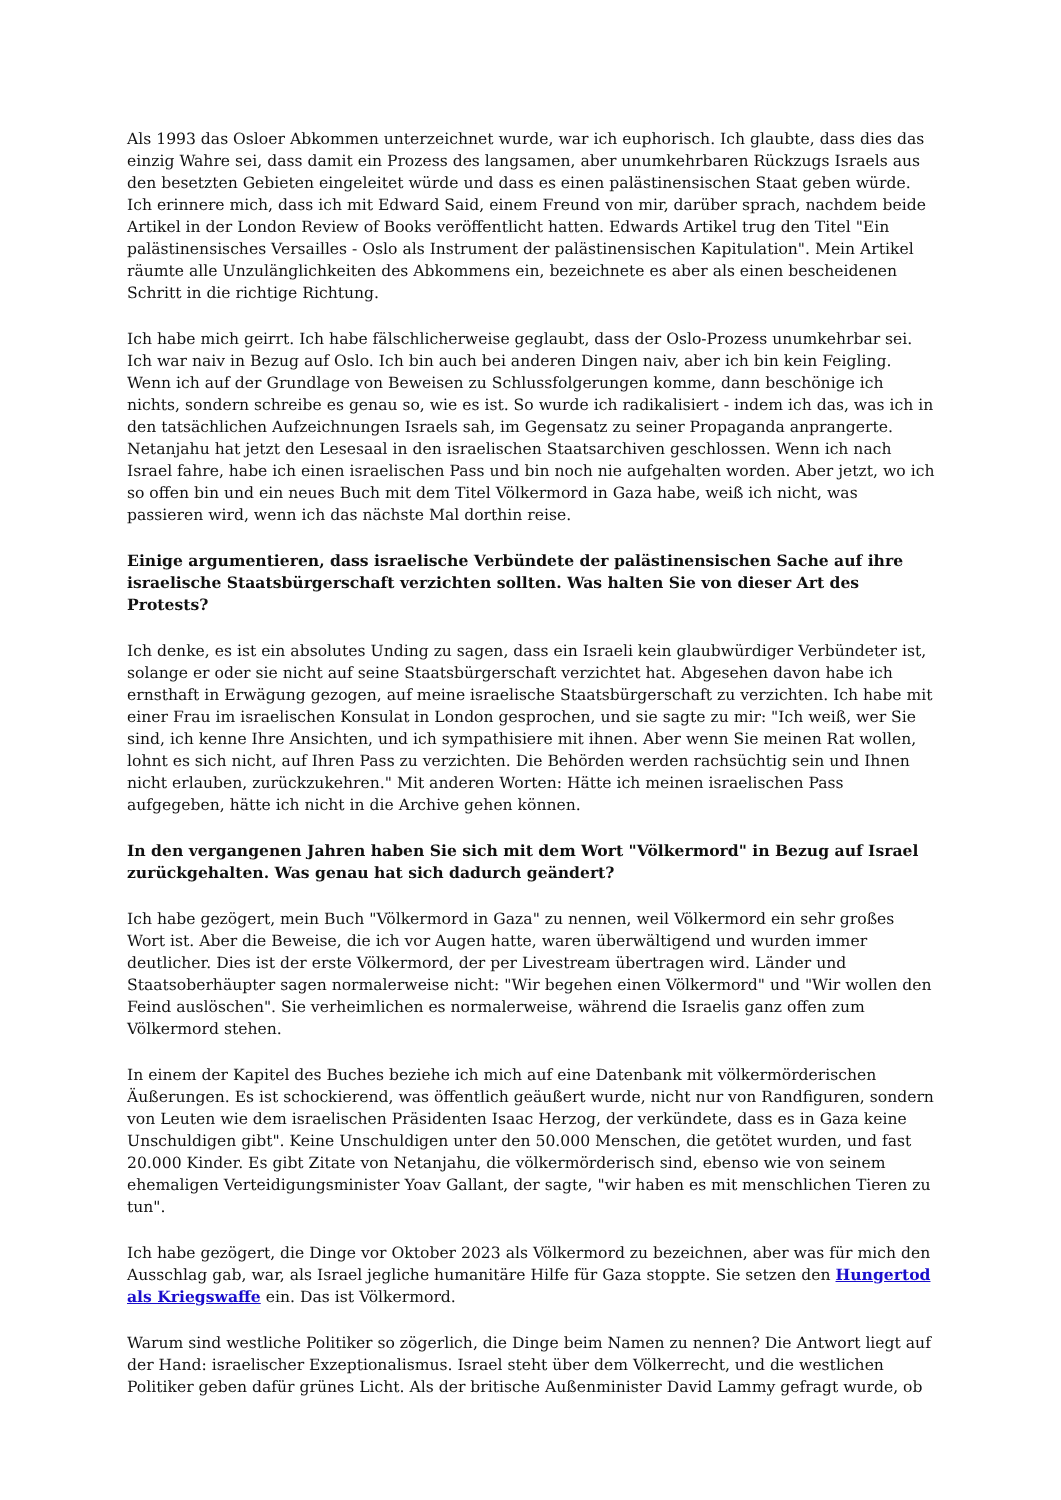Als 1993 das Osloer Abkommen unterzeichnet wurde, war ich euphorisch. Ich glaubte, dass dies das einzig Wahre sei, dass damit ein Prozess des langsamen, aber unumkehrbaren Rückzugs Israels aus den besetzten Gebieten eingeleitet würde und dass es einen palästinensischen Staat geben würde. Ich erinnere mich, dass ich mit Edward Said, einem Freund von mir, darüber sprach, nachdem beide Artikel in der London Review of Books veröffentlicht hatten. Edwards Artikel trug den Titel "Ein palästinensisches Versailles - Oslo als Instrument der palästinensischen Kapitulation". Mein Artikel räumte alle Unzulänglichkeiten des Abkommens ein, bezeichnete es aber als einen bescheidenen Schritt in die richtige Richtung.
Ich habe mich geirrt. Ich habe fälschlicherweise geglaubt, dass der Oslo-Prozess unumkehrbar sei. Ich war naiv in Bezug auf Oslo. Ich bin auch bei anderen Dingen naiv, aber ich bin kein Feigling. Wenn ich auf der Grundlage von Beweisen zu Schlussfolgerungen komme, dann beschönige ich nichts, sondern schreibe es genau so, wie es ist. So wurde ich radikalisiert - indem ich das, was ich in den tatsächlichen Aufzeichnungen Israels sah, im Gegensatz zu seiner Propaganda anprangerte. Netanjahu hat jetzt den Lesesaal in den israelischen Staatsarchiven geschlossen. Wenn ich nach Israel fahre, habe ich einen israelischen Pass und bin noch nie aufgehalten worden. Aber jetzt, wo ich so offen bin und ein neues Buch mit dem Titel Völkermord in Gaza habe, weiß ich nicht, was passieren wird, wenn ich das nächste Mal dorthin reise.
Einige argumentieren, dass israelische Verbündete der palästinensischen Sache auf ihre israelische Staatsbürgerschaft verzichten sollten. Was halten Sie von dieser Art des Protests?
Ich denke, es ist ein absolutes Unding zu sagen, dass ein Israeli kein glaubwürdiger Verbündeter ist, solange er oder sie nicht auf seine Staatsbürgerschaft verzichtet hat. Abgesehen davon habe ich ernsthaft in Erwägung gezogen, auf meine israelische Staatsbürgerschaft zu verzichten. Ich habe mit einer Frau im israelischen Konsulat in London gesprochen, und sie sagte zu mir: "Ich weiß, wer Sie sind, ich kenne Ihre Ansichten, und ich sympathisiere mit ihnen. Aber wenn Sie meinen Rat wollen, lohnt es sich nicht, auf Ihren Pass zu verzichten. Die Behörden werden rachsüchtig sein und Ihnen nicht erlauben, zurückzukehren." Mit anderen Worten: Hätte ich meinen israelischen Pass aufgegeben, hätte ich nicht in die Archive gehen können.
In den vergangenen Jahren haben Sie sich mit dem Wort "Völkermord" in Bezug auf Israel zurückgehalten. Was genau hat sich dadurch geändert?
Ich habe gezögert, mein Buch "Völkermord in Gaza" zu nennen, weil Völkermord ein sehr großes Wort ist. Aber die Beweise, die ich vor Augen hatte, waren überwältigend und wurden immer deutlicher. Dies ist der erste Völkermord, der per Livestream übertragen wird. Länder und Staatsoberhäupter sagen normalerweise nicht: "Wir begehen einen Völkermord" und "Wir wollen den Feind auslöschen". Sie verheimlichen es normalerweise, während die Israelis ganz offen zum Völkermord stehen.
In einem der Kapitel des Buches beziehe ich mich auf eine Datenbank mit völkermörderischen Äußerungen. Es ist schockierend, was öffentlich geäußert wurde, nicht nur von Randfiguren, sondern von Leuten wie dem israelischen Präsidenten Isaac Herzog, der verkündete, dass es in Gaza keine Unschuldigen gibt". Keine Unschuldigen unter den 50.000 Menschen, die getötet wurden, und fast 20.000 Kinder. Es gibt Zitate von Netanjahu, die völkermörderisch sind, ebenso wie von seinem ehemaligen Verteidigungsminister Yoav Gallant, der sagte, "wir haben es mit menschlichen Tieren zu tun".
Ich habe gezögert, die Dinge vor Oktober 2023 als Völkermord zu bezeichnen, aber was für mich den Ausschlag gab, war, als Israel jegliche humanitäre Hilfe für Gaza stoppte. Sie setzen den Hungertod als Kriegswaffe ein. Das ist Völkermord.
Warum sind westliche Politiker so zögerlich, die Dinge beim Namen zu nennen? Die Antwort liegt auf der Hand: israelischer Exzeptionalismus. Israel steht über dem Völkerrecht, und die westlichen Politiker geben dafür grünes Licht. Als der britische Außenminister David Lammy gefragt wurde, ob